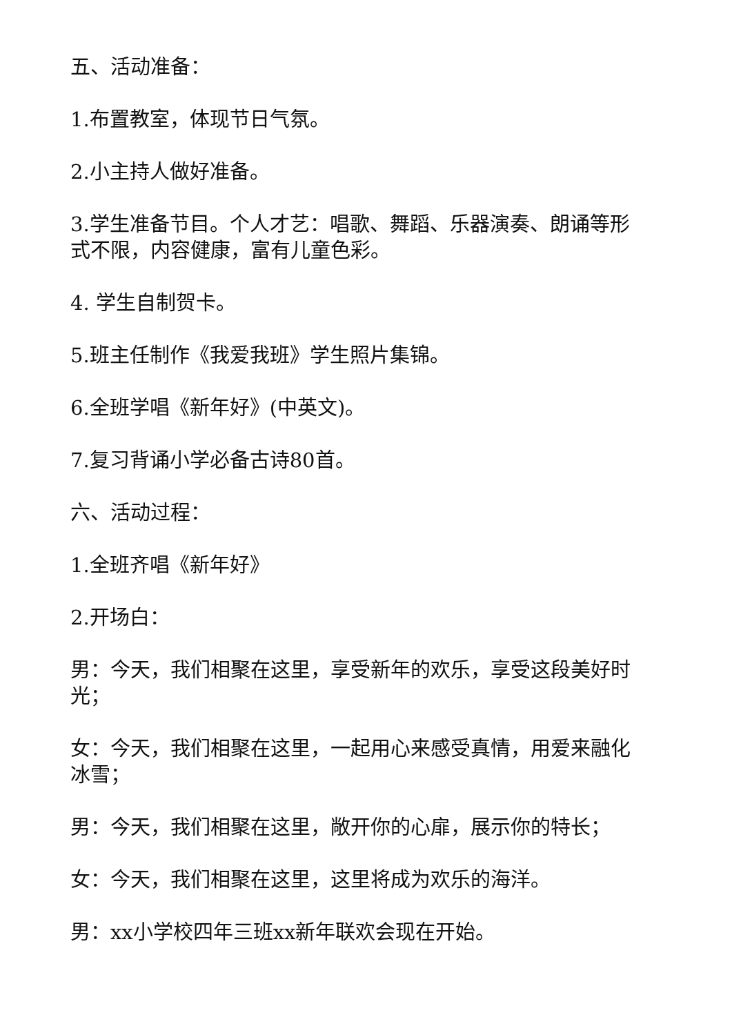五、活动准备：
1.布置教室，体现节日气氛。
2.小主持人做好准备。
3.学生准备节目。个人才艺：唱歌、舞蹈、乐器演奏、朗诵等形式不限，内容健康，富有儿童色彩。
4. 学生自制贺卡。
5.班主任制作《我爱我班》学生照片集锦。
6.全班学唱《新年好》(中英文)。
7.复习背诵小学必备古诗80首。
六、活动过程：
1.全班齐唱《新年好》
2.开场白：
男：今天，我们相聚在这里，享受新年的欢乐，享受这段美好时光；
女：今天，我们相聚在这里，一起用心来感受真情，用爱来融化冰雪；
男：今天，我们相聚在这里，敞开你的心扉，展示你的特长；
女：今天，我们相聚在这里，这里将成为欢乐的海洋。
男：xx小学校四年三班xx新年联欢会现在开始。